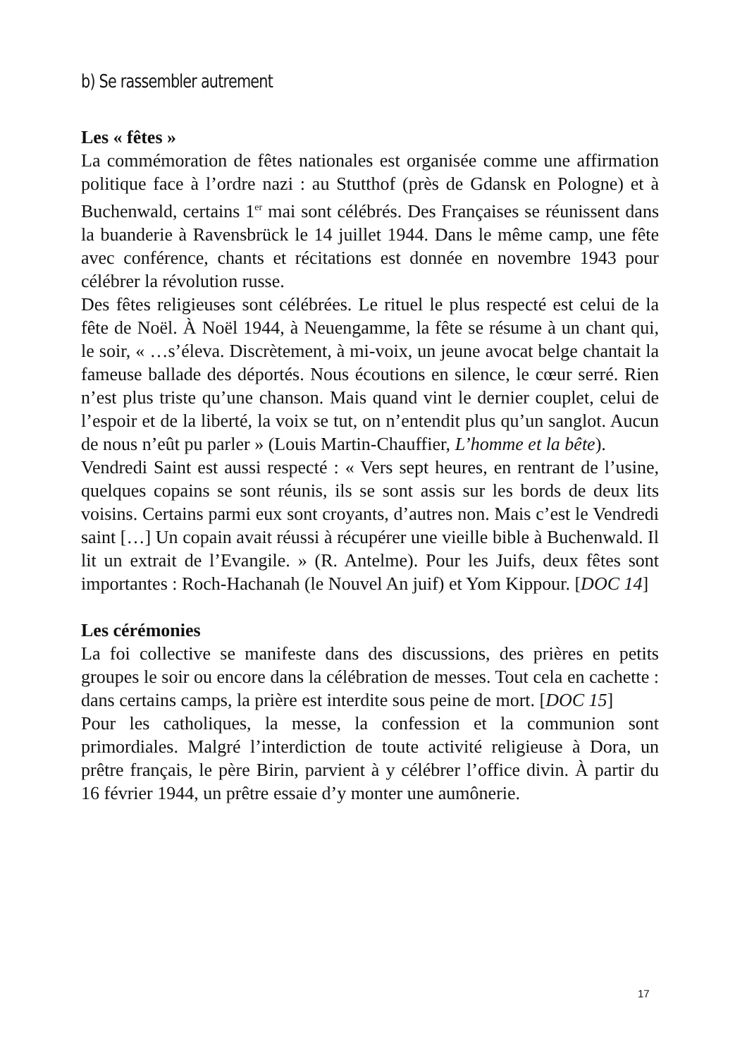b) Se rassembler autrement
Les « fêtes »
La commémoration de fêtes nationales est organisée comme une affirmation politique face à l’ordre nazi : au Stutthof (près de Gdansk en Pologne) et à Buchenwald, certains 1<sup>er</sup> mai sont célébrés. Des Françaises se réunissent dans la buanderie à Ravensbrück le 14 juillet 1944. Dans le même camp, une fête avec conférence, chants et récitations est donnée en novembre 1943 pour célébrer la révolution russe.
Des fêtes religieuses sont célébrées. Le rituel le plus respecté est celui de la fête de Noël. À Noël 1944, à Neuengamme, la fête se résume à un chant qui, le soir, « …s’éleva. Discrètement, à mi-voix, un jeune avocat belge chantait la fameuse ballade des déportés. Nous écoutions en silence, le cœur serré. Rien n’est plus triste qu’une chanson. Mais quand vint le dernier couplet, celui de l’espoir et de la liberté, la voix se tut, on n’entendit plus qu’un sanglot. Aucun de nous n’eût pu parler » (Louis Martin-Chauffier, L’homme et la bête).
Vendredi Saint est aussi respecté : « Vers sept heures, en rentrant de l’usine, quelques copains se sont réunis, ils se sont assis sur les bords de deux lits voisins. Certains parmi eux sont croyants, d’autres non. Mais c’est le Vendredi saint […] Un copain avait réussi à récupérer une vieille bible à Buchenwald. Il lit un extrait de l’Evangile. » (R. Antelme). Pour les Juifs, deux fêtes sont importantes : Roch-Hachanah (le Nouvel An juif) et Yom Kippour. [DOC 14]
Les cérémonies
La foi collective se manifeste dans des discussions, des prières en petits groupes le soir ou encore dans la célébration de messes. Tout cela en cachette : dans certains camps, la prière est interdite sous peine de mort. [DOC 15]
Pour les catholiques, la messe, la confession et la communion sont primordiales. Malgré l’interdiction de toute activité religieuse à Dora, un prêtre français, le père Birin, parvient à y célébrer l’office divin. À partir du 16 février 1944, un prêtre essaie d’y monter une aumônerie.
17